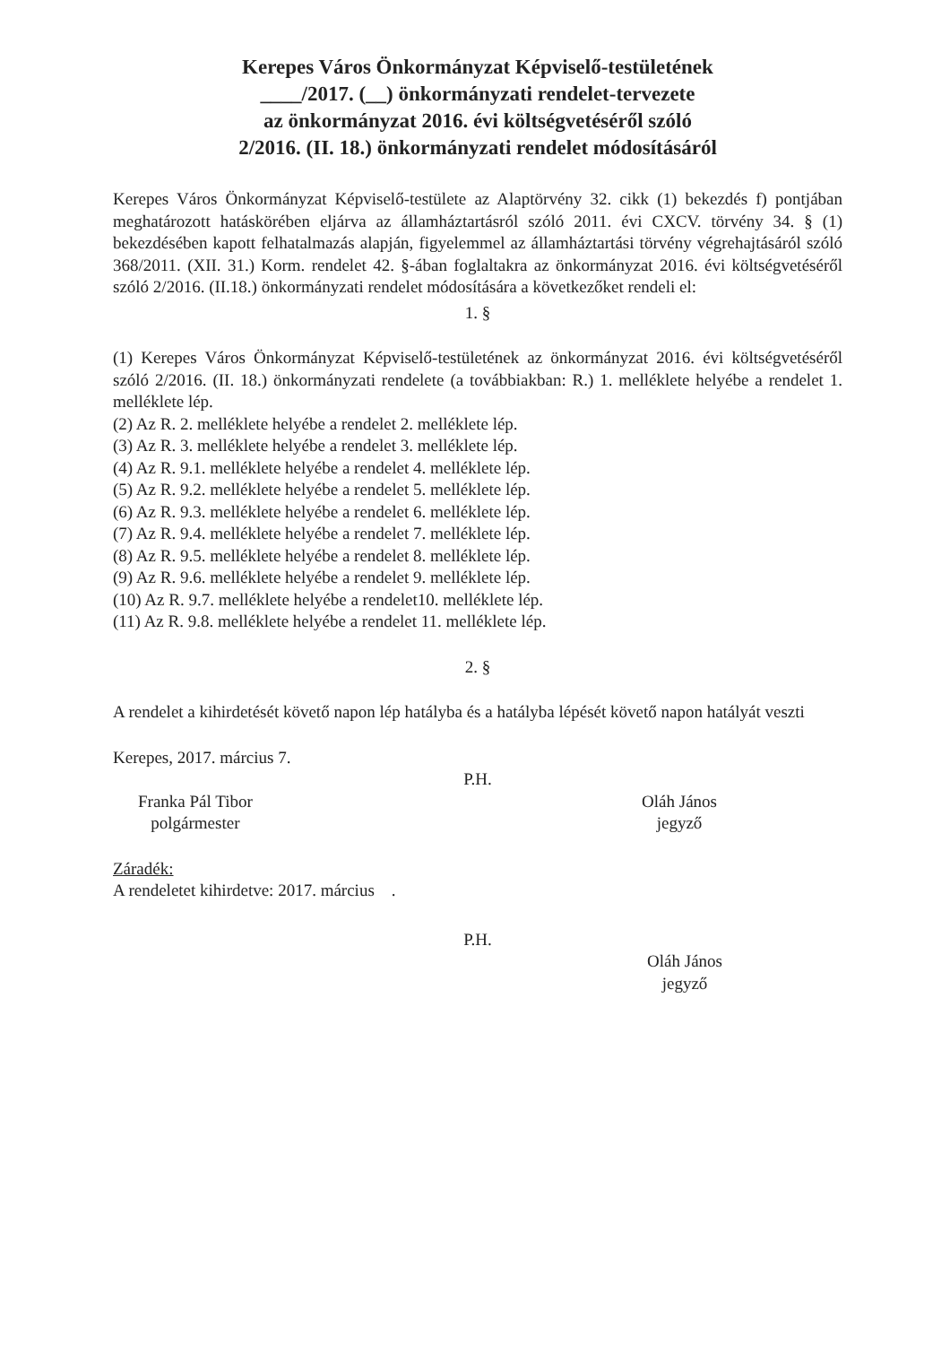Kerepes Város Önkormányzat Képviselő-testületének
____/2017. (__) önkormányzati rendelet-tervezete
az önkormányzat 2016. évi költségvetéséről szóló
2/2016. (II. 18.) önkormányzati rendelet módosításáról
Kerepes Város Önkormányzat Képviselő-testülete az Alaptörvény 32. cikk (1) bekezdés f) pontjában meghatározott hatáskörében eljárva az államháztartásról szóló 2011. évi CXCV. törvény 34. § (1) bekezdésében kapott felhatalmazás alapján, figyelemmel az államháztartási törvény végrehajtásáról szóló 368/2011. (XII. 31.) Korm. rendelet 42. §-ában foglaltakra az önkormányzat 2016. évi költségvetéséről szóló 2/2016. (II.18.) önkormányzati rendelet módosítására a következőket rendeli el:
1. §
(1) Kerepes Város Önkormányzat Képviselő-testületének az önkormányzat 2016. évi költségvetéséről szóló 2/2016. (II. 18.) önkormányzati rendelete (a továbbiakban: R.) 1. melléklete helyébe a rendelet 1. melléklete lép.
(2) Az R. 2. melléklete helyébe a rendelet 2. melléklete lép.
(3) Az R. 3. melléklete helyébe a rendelet 3. melléklete lép.
(4) Az R. 9.1. melléklete helyébe a rendelet 4. melléklete lép.
(5) Az R. 9.2. melléklete helyébe a rendelet 5. melléklete lép.
(6) Az R. 9.3. melléklete helyébe a rendelet 6. melléklete lép.
(7) Az R. 9.4. melléklete helyébe a rendelet 7. melléklete lép.
(8) Az R. 9.5. melléklete helyébe a rendelet 8. melléklete lép.
(9) Az R. 9.6. melléklete helyébe a rendelet 9. melléklete lép.
(10) Az R. 9.7. melléklete helyébe a rendelet10. melléklete lép.
(11) Az R. 9.8. melléklete helyébe a rendelet 11. melléklete lép.
2. §
A rendelet a kihirdetését követő napon lép hatályba és a hatályba lépését követő napon hatályát veszti
Kerepes, 2017. március 7.
P.H.
Franka Pál Tibor
polgármester
Oláh János
jegyző
Záradék:
A rendeletet kihirdetve: 2017. március .
P.H.
Oláh János
jegyző